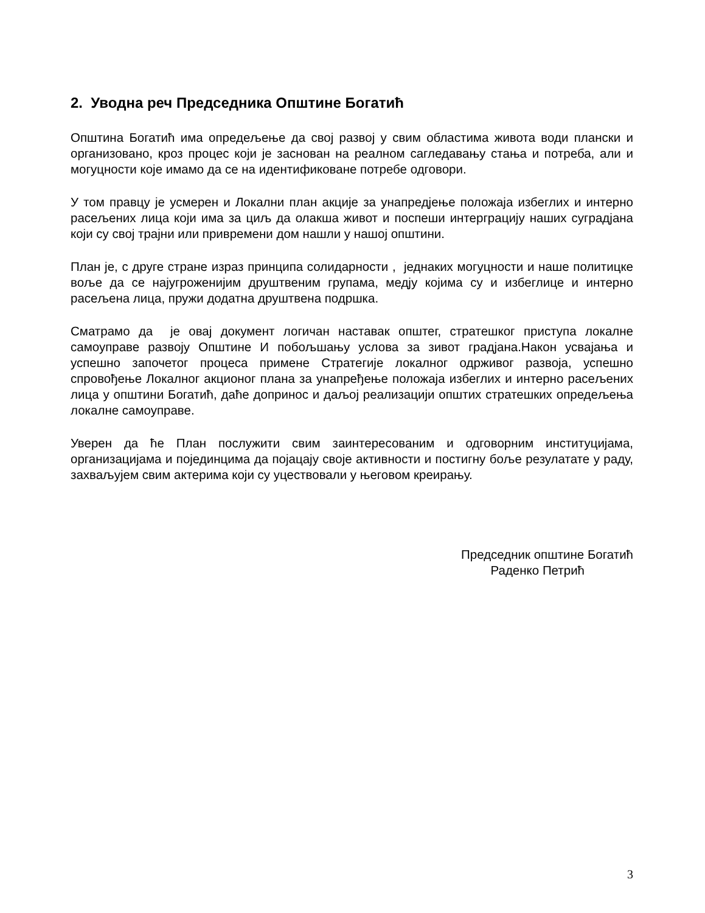2. Уводна реч Председника Општине Богатић
Општина Богатић има опредељење да свој развој у свим областима живота води плански и организовано, кроз процес који је заснован на реалном сагледавању стања и потреба, али и могуцности које имамо да се на идентификоване потребе одговори.
У том правцу је усмерен и Локални план акције за унапредјење положаја избеглих и интерно расељених лица који има за циљ да олакша живот и поспеши интерграцију наших суградјана који су свој трајни или привремени дом нашли у нашој општини.
План је, с друге стране израз принципа солидарности , једнаких могуцности и наше политицке воље да се најугроженијим друштвеним групама, медју којима су и избеглице и интерно расељена лица, пружи додатна друштвена подршка.
Сматрамо да је овај документ логичан наставак општег, стратешког приступа локалне самоуправе развоју Општине И побољшању услова за зивот градјана.Након усвајања и успешно започетог процеса примене Стратегије локалног одрживог развоја, успешно спровођење Локалног акционог плана за унапређење положаја избеглих и интерно расељених лица у општини Богатић, даће допринос и даљој реализацији општих стратешких опредељења локалне самоуправе.
Уверен да ће План послужити свим заинтересованим и одговорним институцијама, организацијама и појединцима да појацају своје активности и постигну боље резулатате у раду, захваљујем свим актерима који су уцествовали у његовом креирању.
Председник општине Богатић
Раденко Петрић
3